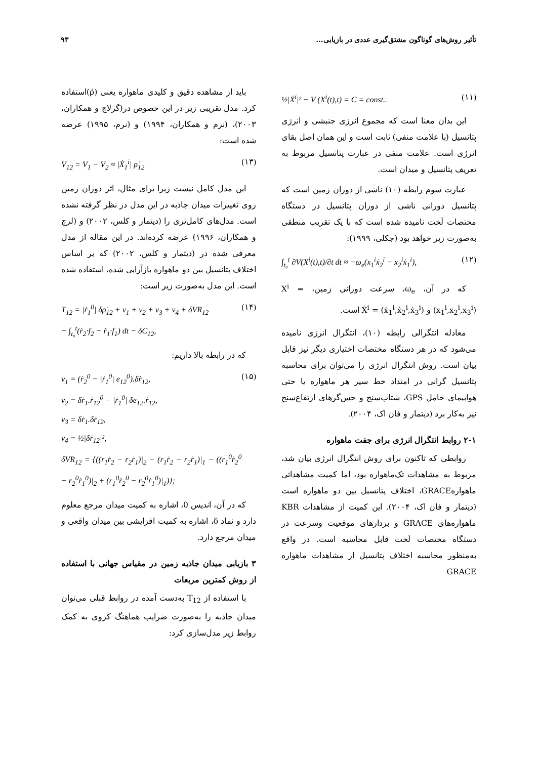تأثیر روش‌های گوناگون مشتق‌گیری عددی در بازیابی... ۹۳
½|Ẋ<sup>i</sup>|² − V (X<sup>i</sup>(t),t) = C = const.. (۱۱)
این بدان معنا است که مجموع انرژی جنبشی و انرژی پتانسیل (با علامت منفی) ثابت است و این همان اصل بقای انرژی است. علامت منفی در عبارت پتانسیل مربوط به تعریف پتانسیل و میدان است.
عبارت سوم رابطه (۱۰) ناشی از دوران زمین است که پتانسیل دورانی ناشی از دوران پتانسیل در دستگاه مختصات لَخت نامیده شده است که با یک تقریب منطقی به‌صورت زیر خواهد بود (جکلی، ۱۹۹۹):
∫<sub>t₀</sub><sup>t</sup> ∂V(X<sup>i</sup>(t),t)/∂t dt ≈ −ω<sub>e</sub>(x<sub>1</sub><sup>i</sup>ẋ<sub>2</sub><sup>i</sup> − x<sub>2</sub><sup>i</sup>ẋ<sub>1</sub><sup>i</sup>), (۱۲)
که در آن، ω<sub>e</sub>، سرعت دورانی زمین، X<sup>i</sup> = (x<sub>1</sub><sup>i</sup>,x<sub>2</sub><sup>i</sup>,x<sub>3</sub><sup>i</sup>) و Ẋ<sup>i</sup> = (ẋ<sub>1</sub><sup>i</sup>,ẋ<sub>2</sub><sup>i</sup>,ẋ<sub>3</sub><sup>i</sup>) است.
معادله انتگرالی رابطه (۱۰)، انتگرال انرژی نامیده می‌شود که در هر دستگاه مختصات اختیاری دیگر نیز قابل بیان است. روش انتگرال انرژی را می‌توان برای محاسبه پتانسیل گرانی در امتداد خط سیر هر ماهواره یا حتی هواپیمای حامل GPS، شتاب‌سنج و حس‌گرهای ارتفاع‌سنج نیز به‌کار برد (دیتمار و فان اک، ۲۰۰۴).
۲-۱ روابط انتگرال انرژی برای جفت ماهواره
روابطی که تاکنون برای روش انتگرال انرژی بیان شد، مربوط به مشاهدات تک‌ماهواره بود، اما کمیت مشاهداتی ماهوارهGRACE، اختلاف پتانسیل بین دو ماهواره است (دیتمار و فان اک، ۲۰۰۴). این کمیت از مشاهدات KBR ماهواره‌های GRACE و بردارهای موقعیت وسرعت در دستگاه مختصات لَخت قابل محاسبه است. در واقع به‌منظور محاسبه اختلاف پتانسیل از مشاهدات ماهواره GRACE
باید از مشاهده دقیق و کلیدی ماهواره یعنی (ρ̇)استفاده کرد. مدل تقریبی زیر در این خصوص در(گرلاچ و همکاران، ۲۰۰۳)، (نرم و همکاران، ۱۹۹۴) و (نرم، ۱۹۹۵) عرضه شده است:
V<sub>12</sub> = V<sub>1</sub> − V<sub>2</sub> ≈ |Ẋ<sub>1</sub><sup>i</sup>| ρ̇<sub>12</sub> (۱۳)
این مدل کامل نیست زیرا برای مثال، اثر دوران زمین روی تغییرات میدان جاذبه در این مدل در نظر گرفته نشده است. مدل‌های کامل‌تری را (دیتمار و کلس، ۲۰۰۲) و (لرچ و همکاران، ۱۹۹۶) عرضه کرده‌اند. در این مقاله از مدل معرفی شده در (دیتمار و کلس، ۲۰۰۲) که بر اساس اختلاف پتانسیل بین دو ماهواره بازآرایی شده، استفاده شده است. این مدل به‌صورت زیر است:
T<sub>12</sub> = |ṙ<sub>1</sub><sup>0</sup>| δρ̇<sub>12</sub> + ν<sub>1</sub> + ν<sub>2</sub> + ν<sub>3</sub> + ν<sub>4</sub> + δVR<sub>12</sub>
− ∫<sub>t₀</sub><sup>t</sup>(ṙ<sub>2</sub>·f<sub>2</sub> − ṙ<sub>1</sub>·f<sub>1</sub>) dt − δC<sub>12</sub>, (۱۴)
که در رابطه بالا داریم:
ν<sub>1</sub> = (ṙ<sub>2</sub><sup>0</sup> − |ṙ<sub>1</sub><sup>0</sup>| e<sub>12</sub><sup>0</sup>).δṙ<sub>12</sub>,
ν<sub>2</sub> = δṙ<sub>1</sub>.ṙ<sub>12</sub><sup>0</sup> − |ṙ<sub>1</sub><sup>0</sup>| δe<sub>12</sub>.ṙ<sub>12</sub>,
ν<sub>3</sub> = δṙ<sub>1</sub>.δṙ<sub>12</sub>,
ν<sub>4</sub> = ½|δṙ<sub>12</sub>|²,
δVR<sub>12</sub> = {((r<sub>1</sub>ṙ<sub>2</sub> − r<sub>2</sub>ṙ<sub>1</sub>)|<sub>2</sub> − (r<sub>1</sub>ṙ<sub>2</sub> − r<sub>2</sub>ṙ<sub>1</sub>)|<sub>1</sub> − ((r<sub>1</sub><sup>0</sup>ṙ<sub>2</sub><sup>0</sup> − r<sub>2</sub><sup>0</sup>ṙ<sub>1</sub><sup>0</sup>)|<sub>2</sub> + (r<sub>1</sub><sup>0</sup>ṙ<sub>2</sub><sup>0</sup> − r<sub>2</sub><sup>0</sup>ṙ<sub>1</sub><sup>0</sup>)|<sub>1</sub>)}; (۱۵)
که در آن، اندیس 0، اشاره به کمیت میدان مرجع معلوم دارد و نماد δ، اشاره به کمیت افزایشی بین میدان واقعی و میدان مرجع دارد.
۳ بازیابی میدان جاذبه زمین در مقیاس جهانی با استفاده از روش کمترین مربعات
با استفاده از T<sub>12</sub> به‌دست آمده در روابط قبلی می‌توان میدان جاذبه را به‌صورت ضرایب هماهنگ کروی به کمک روابط زیر مدل‌سازی کرد: